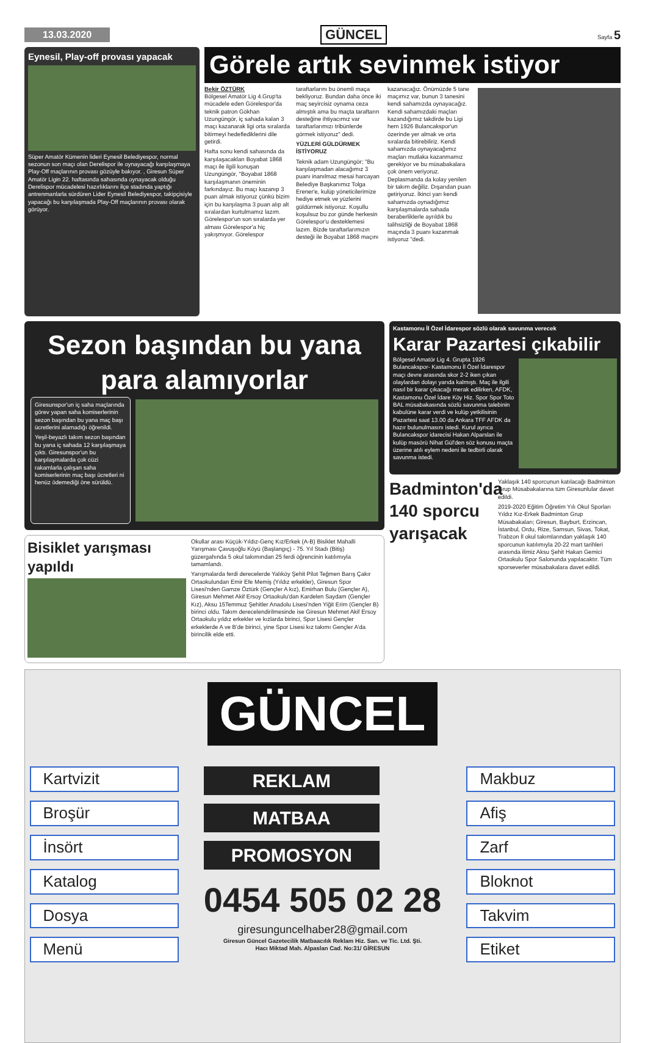13.03.2020 GÜNCEL Sayfa 5
Eynesil, Play-off provası yapacak
Süper Amatör Kümenin lideri Eynesil Belediyespor, normal sezonun son maçı olan Derelispor ile oynayacağı karşılaşmaya Play-Off maçlarının provası gözüyle bakıyor. , Giresun Süper Amatör Ligin 22. haftasında sahasında oynayacak olduğu Derelispor mücadelesi hazırlıklarını ilçe stadında yaptığı antrenmanlarla sürdüren Lider Eynesil Belediyespor, takipçisiyle yapacağı bu karşılaşmada Play-Off maçlarının provası olarak görüyor.
Görele artık sevinmek istiyor
Bekir ÖZTÜRK
Bölgesel Amatör Lig 4.Grup'ta mücadele eden Görelespor'da teknik patron Gökhan Uzungüngör, iç sahada kalan 3 maçı kazanarak ligi orta sıralarda bitirmeyi hedeflediklerini dile getirdi.
Hafta sonu kendi sahasında da karşılaşacakları Boyabat 1868 maçı ile ilgili konuşan Uzungüngör, "Boyabat 1868 karşılaşmanın öneminin farkındayız. Bu maçı kazanıp 3 puan almak istiyoruz çünkü bizim için bu karşılaşma 3 puan alıp alt sıralardan kurtulmamız lazım. Görelespor'un son sıralarda yer alması Görelespor'a hiç yakışmıyor. Görelespor taraftarlarını bu önemli maça bekliyoruz. Bundan daha önce iki maç seyircisiz oynama ceza almıştık ama bu maçta taraftarın desteğine ihtiyacımız var taraftarlarımızı tribünlerde görmek istiyoruz" dedi.
YÜZLERİ GÜLDÜRMEK İSTİYORUZ
Teknik adam Uzungüngör; "Bu karşılaşmadan alacağımız 3 puanı inanılmaz mesai harcayan Belediye Başkanımız Tolga Erener'e, kulüp yöneticilerimize hediye etmek ve yüzlerini güldürmek istiyoruz. Koşullu koşulsuz bu zor günde herkesin Görelespor'u desteklemesi lazım. Bizde taraftarlarımızın desteği ile Boyabat 1868 maçını kazanacağız. Önümüzde 5 tane maçımız var, bunun 3 tanesini kendi sahamızda oynayacağız. Kendi sahamızdaki maçları kazandığımız takdirde bu Ligi hem 1926 Bulancakspor'un özerinde yer almak ve orta sıralarda bitirebiliriz. Kendi sahamızda oynayacağımız maçları mutlaka kazanmamız gerekiyor ve bu müsabakalara çok önem veriyoruz. Deplasmanda da kolay yenilen bir takım değiliz. Dışarıdan puan getiriyoruz. İkinci yarı kendi sahamızda oynadığımız karşılaşmalarda sahada beraberliklerle ayrıldık bu talihsizliği de Boyabat 1868 maçında 3 puanı kazanmak istiyoruz "dedi.
Sezon başından bu yana para alamıyorlar
Giresunspor'un iç saha maçlarında görev yapan saha komiserlerinin sezon başından bu yana maç başı ücretlerini alamadığı öğrenildi.
Yeşil-beyazlı takım sezon başından bu yana iç sahada 12 karşılaşmaya çıktı. Giresunspor'un bu karşılaşmalarda çok cüzi rakamlarla çalışan saha komiserlerinin maç başı ücretleri ni henüz ödemediği öne sürüldü.
Bisiklet yarışması yapıldı
Okullar arası Küçük-Yıldız-Genç Kız/Erkek (A-B) Bisiklet Mahalli Yarışması Çavuşoğlu Köyü (Başlangıç) - 75. Yıl Stadı (Bitiş) güzergahında 5 okul takımından 25 ferdi öğrencinin katılımıyla tamamlandı.
Yarışmalarda ferdi derecelerde Yalıköy Şehit Pilot Teğmen Barış Çakır Ortaokulundan Emir Efe Memiş (Yıldız erkekler), Giresun Spor Lisesi'nden Gamze Öztürk (Gençler A kız), Emirhan Bulu (Gençler A), Giresun Mehmet Akif Ersoy Ortaokulu'dan Kardelen Saydam (Gençler Kız), Aksu 15Temmuz Şehitler Anadolu Lisesi'nden Yiğit Erim (Gençler B) birinci oldu. Takım derecelendirilmesinde ise Giresun Mehmet Akif Ersoy Ortaokulu yıldız erkekler ve kızlarda birinci, Spor Lisesi Gençler erkeklerde A ve B'de birinci, yine Spor Lisesi kız takımı Gençler A'da birincilik elde etti.
Kastamonu İl Özel İdarespor sözlü olarak savunma verecek
Karar Pazartesi çıkabilir
Bölgesel Amatör Lig 4. Grupta 1926 Bulancakspor- Kastamonu İl Özel İdarespor maçı devre arasında skor 2-2 iken çıkan olaylardan dolayı yarıda kalmıştı. Maç ile ilgili nasıl bir karar çıkacağı merak edilirken, AFDK, Kastamonu Özel İdare Köy Hiz. Spor Spor Toto BAL müsabakasında sözlü savunma talebinin kabulüne karar verdi ve kulüp yetkilisinin Pazartesi saat 13.00 da Ankara TFF AFDK da hazır bulunulmasını istedi. Kurul ayrıca Bulancakspor idarecisi Hakan Alparslan ile kulüp masörü Nihat Gül'den söz konusu maçta üzerine atılı eylem nedeni ile tedbirli olarak savunma istedi.
Badminton'da 140 sporcu yarışacak
Yaklaşık 140 sporcunun katılacağı Badminton Grup Müsabakalarına tüm Giresunlular davet edildi.
2019-2020 Eğitim Öğretim Yılı Okul Sporları Yıldız Kız-Erkek Badminton Grup Müsabakaları; Giresun, Bayburt, Erzincan, İstanbul, Ordu, Rize, Samsun, Sivas, Tokat, Trabzon İl okul takımlarından yaklaşık 140 sporcunun katılımıyla 20-22 mart tarihleri arasında ilimiz Aksu Şehit Hakan Gemici Ortaokulu Spor Salonunda yapılacaktır. Tüm sporseverler müsabakalara davet edildi.
GÜNCEL
Kartvizit
Broşür
İnsört
Katalog
Dosya
Menü
REKLAM
MATBAA
PROMOSYON
0454 505 02 28
giresunguncelhaber28@gmail.com
Giresun Güncel Gazetecilik Matbaacılık Reklam Hiz. San. ve Tic. Ltd. Şti.
Hacı Miktad Mah. Alpaslan Cad. No:31/ GİRESUN
Makbuz
Afiş
Zarf
Bloknot
Takvim
Etiket